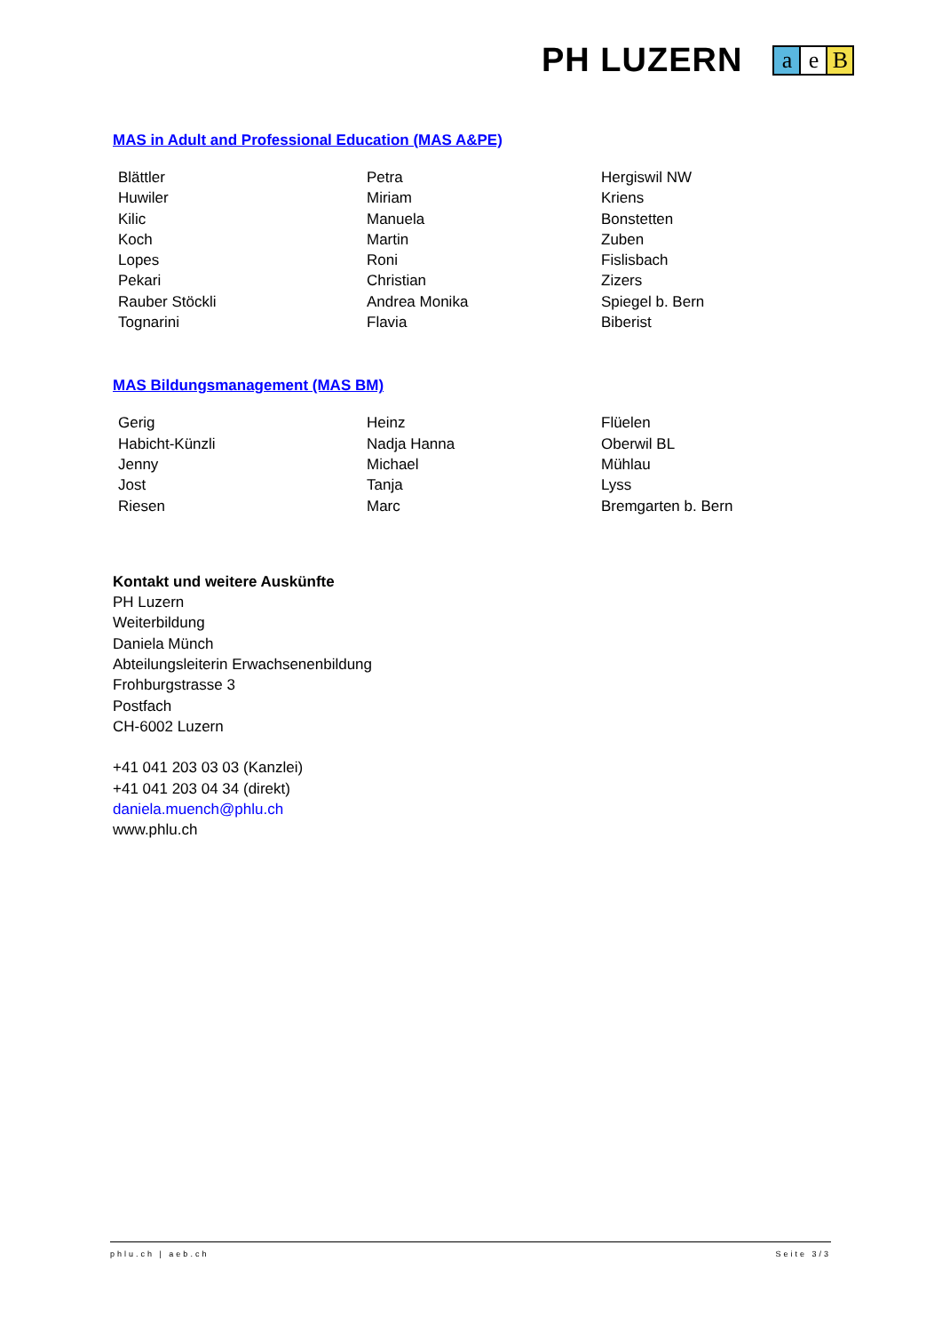PH LUZERN
a e B
MAS in Adult and Professional Education (MAS A&PE)
| Blättler | Petra | Hergiswil NW |
| Huwiler | Miriam | Kriens |
| Kilic | Manuela | Bonstetten |
| Koch | Martin | Zuben |
| Lopes | Roni | Fislisbach |
| Pekari | Christian | Zizers |
| Rauber Stöckli | Andrea Monika | Spiegel b. Bern |
| Tognarini | Flavia | Biberist |
MAS Bildungsmanagement (MAS BM)
| Gerig | Heinz | Flüelen |
| Habicht-Künzli | Nadja Hanna | Oberwil BL |
| Jenny | Michael | Mühlau |
| Jost | Tanja | Lyss |
| Riesen | Marc | Bremgarten b. Bern |
Kontakt und weitere Auskünfte
PH Luzern
Weiterbildung
Daniela Münch
Abteilungsleiterin Erwachsenenbildung
Frohburgstrasse 3
Postfach
CH-6002 Luzern
+41 041 203 03 03 (Kanzlei)
+41 041 203 04 34 (direkt)
daniela.muench@phlu.ch
www.phlu.ch
phlu.ch | aeb.ch Seite 3/3